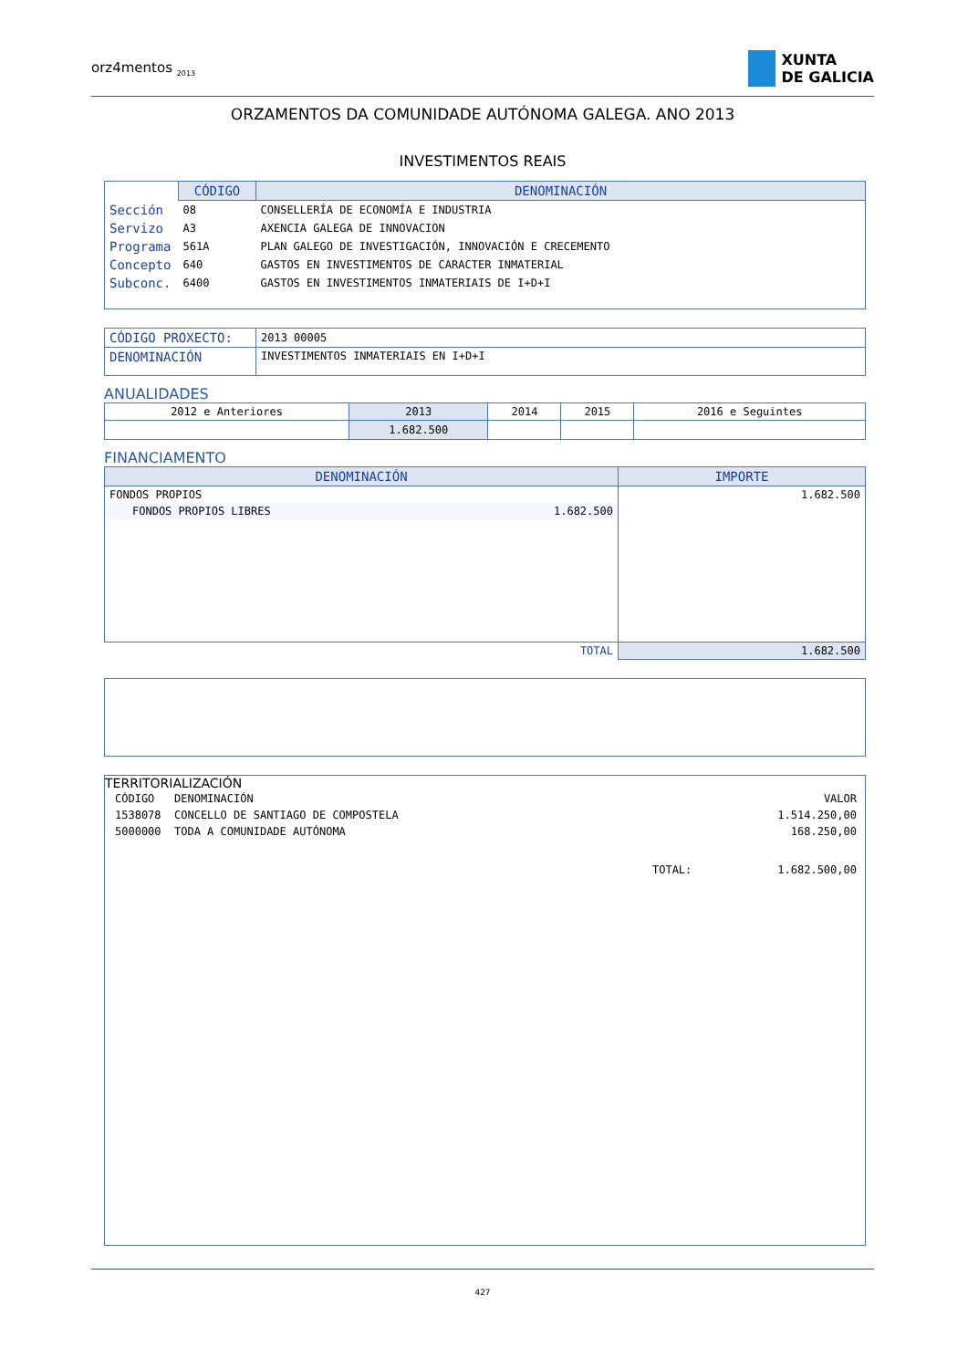orz4mentos <sub>2013</sub>
XUNTA
DE GALICIA
ORZAMENTOS DA COMUNIDADE AUTÓNOMA GALEGA. ANO 2013
INVESTIMENTOS REAIS
| | CÓDIGO | DENOMINACIÓN |
| --- | --- | --- |
| Sección | 08 | CONSELLERÍA DE ECONOMÍA E INDUSTRIA |
| Servizo | A3 | AXENCIA GALEGA DE INNOVACION |
| Programa | 561A | PLAN GALEGO DE INVESTIGACIÓN, INNOVACIÓN E CRECEMENTO |
| Concepto | 640 | GASTOS EN INVESTIMENTOS DE CARACTER INMATERIAL |
| Subconc. | 6400 | GASTOS EN INVESTIMENTOS INMATERIAIS DE I+D+I |
| CÓDIGO PROXECTO: | 2013 00005 |
| DENOMINACIÓN | INVESTIMENTOS INMATERIAIS EN I+D+I |
ANUALIDADES
| 2012 e Anteriores | 2013 | 2014 | 2015 | 2016 e Seguintes |
| | 1.682.500 | | | |
FINANCIAMENTO
| DENOMINACIÓN | IMPORTE |
| --- | --- |
| FONDOS PROPIOS | 1.682.500 |
| FONDOS PROPIOS LIBRES 1.682.500 | |
| TOTAL | 1.682.500 |
TERRITORIALIZACIÓN
| CÓDIGO | DENOMINACIÓN | | VALOR |
| 1538078 | CONCELLO DE SANTIAGO DE COMPOSTELA | | 1.514.250,00 |
| 5000000 | TODA A COMUNIDADE AUTÓNOMA | | 168.250,00 |
| | | TOTAL: | 1.682.500,00 |
427